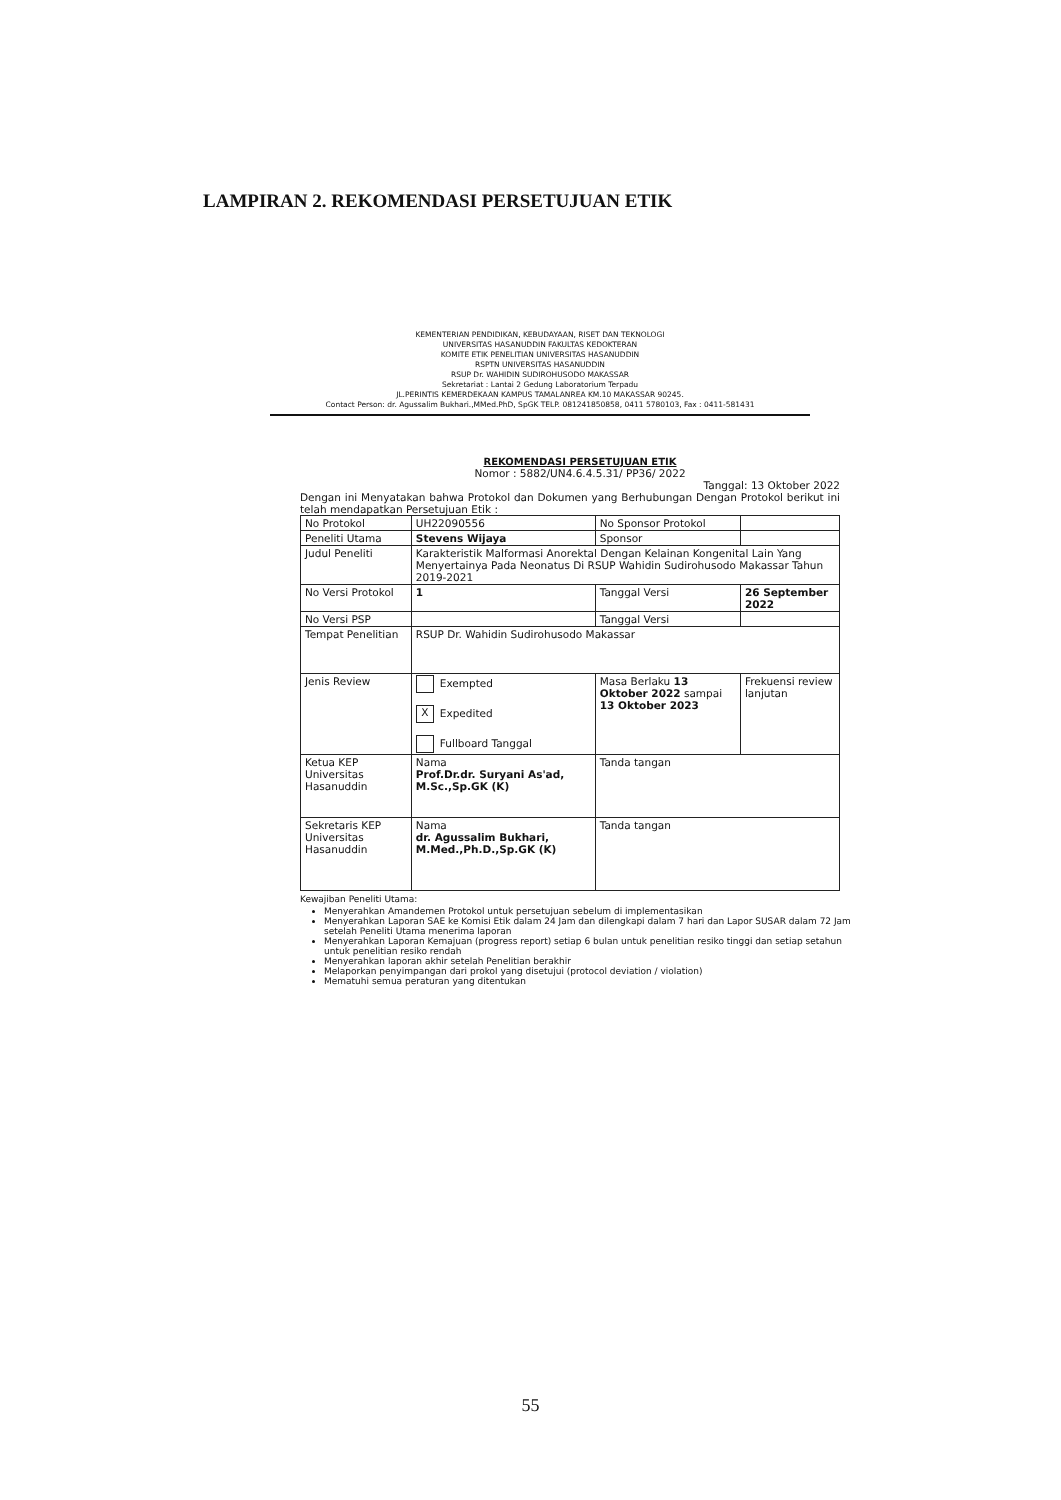LAMPIRAN 2. REKOMENDASI PERSETUJUAN ETIK
KEMENTERIAN PENDIDIKAN, KEBUDAYAAN, RISET DAN TEKNOLOGI
UNIVERSITAS HASANUDDIN FAKULTAS KEDOKTERAN
KOMITE ETIK PENELITIAN UNIVERSITAS HASANUDDIN
RSPTN UNIVERSITAS HASANUDDIN
RSUP Dr. WAHIDIN SUDIROHUSODO MAKASSAR
Sekretariat : Lantai 2 Gedung Laboratorium Terpadu
JL.PERINTIS KEMERDEKAAN KAMPUS TAMALANREA KM.10 MAKASSAR 90245.
Contact Person: dr. Agussalim Bukhari.,MMed.PhD, SpGK TELP. 081241850858, 0411 5780103, Fax : 0411-581431
REKOMENDASI PERSETUJUAN ETIK
Nomor : 5882/UN4.6.4.5.31/ PP36/ 2022
Tanggal: 13 Oktober 2022
Dengan ini Menyatakan bahwa Protokol dan Dokumen yang Berhubungan Dengan Protokol berikut ini telah mendapatkan Persetujuan Etik :
| No Protokol | UH22090556 | No Sponsor Protokol | |
| Peneliti Utama | Stevens Wijaya | Sponsor | |
| Judul Peneliti | Karakteristik Malformasi Anorektal Dengan Kelainan Kongenital Lain Yang Menyertainya Pada Neonatus Di RSUP Wahidin Sudirohusodo Makassar Tahun 2019-2021 | | |
| No Versi Protokol | 1 | Tanggal Versi | 26 September 2022 |
| No Versi PSP | | Tanggal Versi | |
| Tempat Penelitian | RSUP Dr. Wahidin Sudirohusodo Makassar | | |
| Jenis Review | Exempted X Expedited Fullboard Tanggal | Masa Berlaku 13 Oktober 2022 sampai 13 Oktober 2023 | Frekuensi review lanjutan |
| Ketua KEP Universitas Hasanuddin | Nama Prof.Dr.dr. Suryani As'ad, M.Sc.,Sp.GK (K) | Tanda tangan | |
| Sekretaris KEP Universitas Hasanuddin | Nama dr. Agussalim Bukhari, M.Med.,Ph.D.,Sp.GK (K) | Tanda tangan | |
Kewajiban Peneliti Utama:
Menyerahkan Amandemen Protokol untuk persetujuan sebelum di implementasikan
Menyerahkan Laporan SAE ke Komisi Etik dalam 24 Jam dan dilengkapi dalam 7 hari dan Lapor SUSAR dalam 72 Jam setelah Peneliti Utama menerima laporan
Menyerahkan Laporan Kemajuan (progress report) setiap 6 bulan untuk penelitian resiko tinggi dan setiap setahun untuk penelitian resiko rendah
Menyerahkan laporan akhir setelah Penelitian berakhir
Melaporkan penyimpangan dari prokol yang disetujui (protocol deviation / violation)
Mematuhi semua peraturan yang ditentukan
55